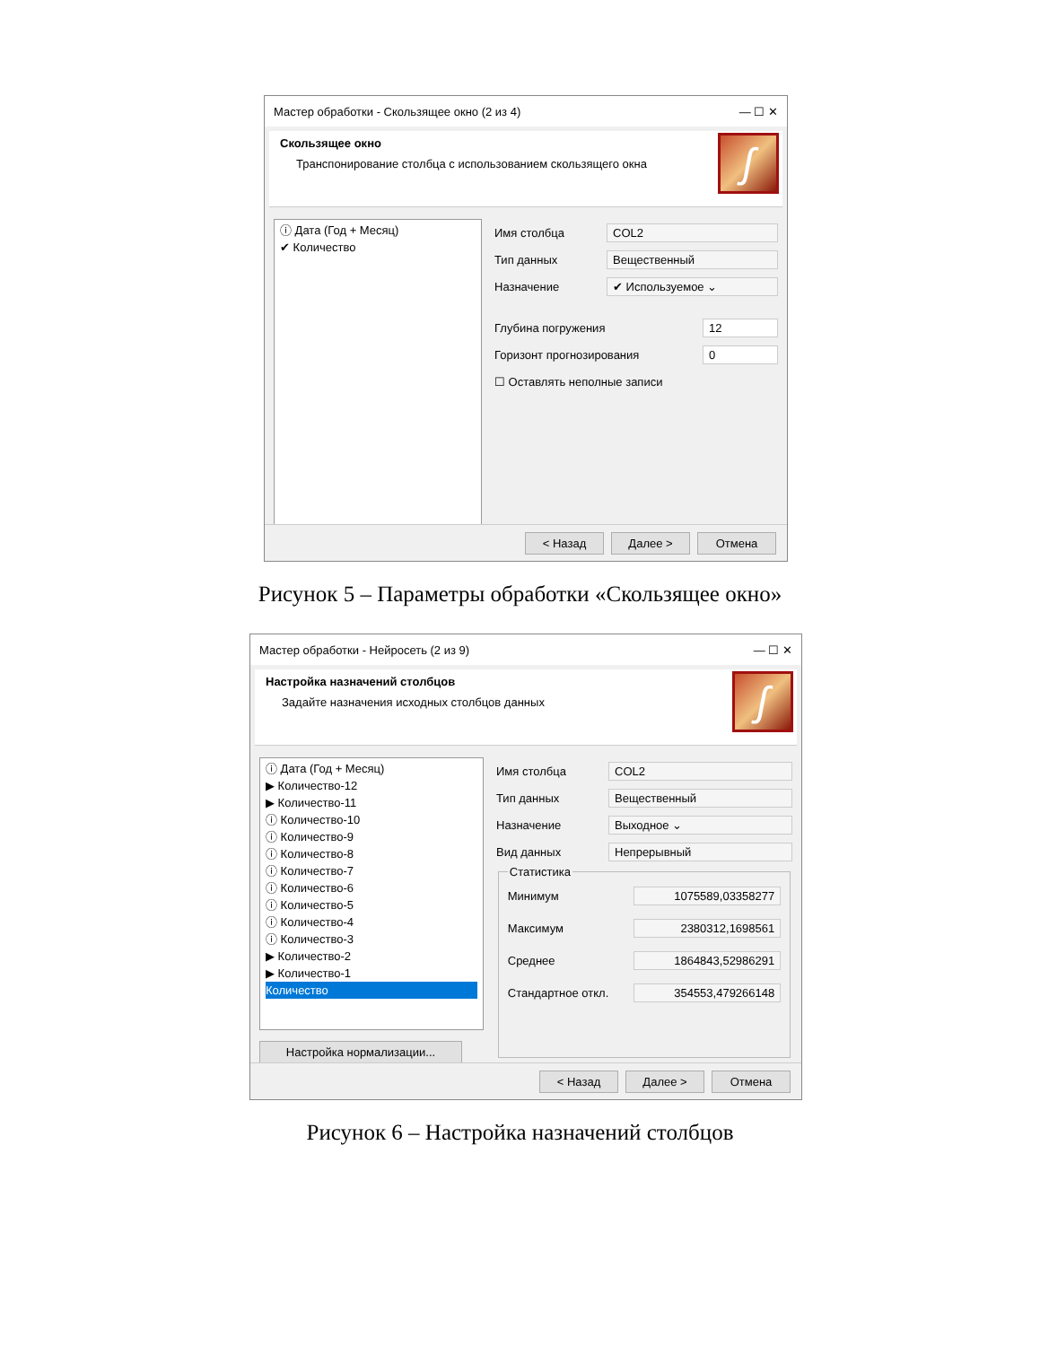Мастер обработки - Скользящее окно (2 из 4) — ☐ ✕
Скользящее окно
Транспонирование столбца с использованием скользящего окна
ʃ
ⓘ Дата (Год + Месяц)
✔ Количество
Имя столбца COL2
Тип данных Вещественный
Назначение ✔ Используемое ⌄
Глубина погружения 12
Горизонт прогнозирования 0
☐ Оставлять неполные записи
< Назад Далее > Отмена
Рисунок 5 – Параметры обработки «Скользящее окно»
Мастер обработки - Нейросеть (2 из 9) — ☐ ✕
Настройка назначений столбцов
Задайте назначения исходных столбцов данных
ʃ
ⓘ Дата (Год + Месяц)
▶ Количество-12
▶ Количество-11
ⓘ Количество-10
ⓘ Количество-9
ⓘ Количество-8
ⓘ Количество-7
ⓘ Количество-6
ⓘ Количество-5
ⓘ Количество-4
ⓘ Количество-3
▶ Количество-2
▶ Количество-1
Количество
Настройка нормализации...
Имя столбца COL2
Тип данных Вещественный
Назначение Выходное ⌄
Вид данных Непрерывный
Статистика
Минимум 1075589,03358277
Максимум 2380312,1698561
Среднее 1864843,52986291
Стандартное откл. 354553,479266148
< Назад Далее > Отмена
Рисунок 6 – Настройка назначений столбцов